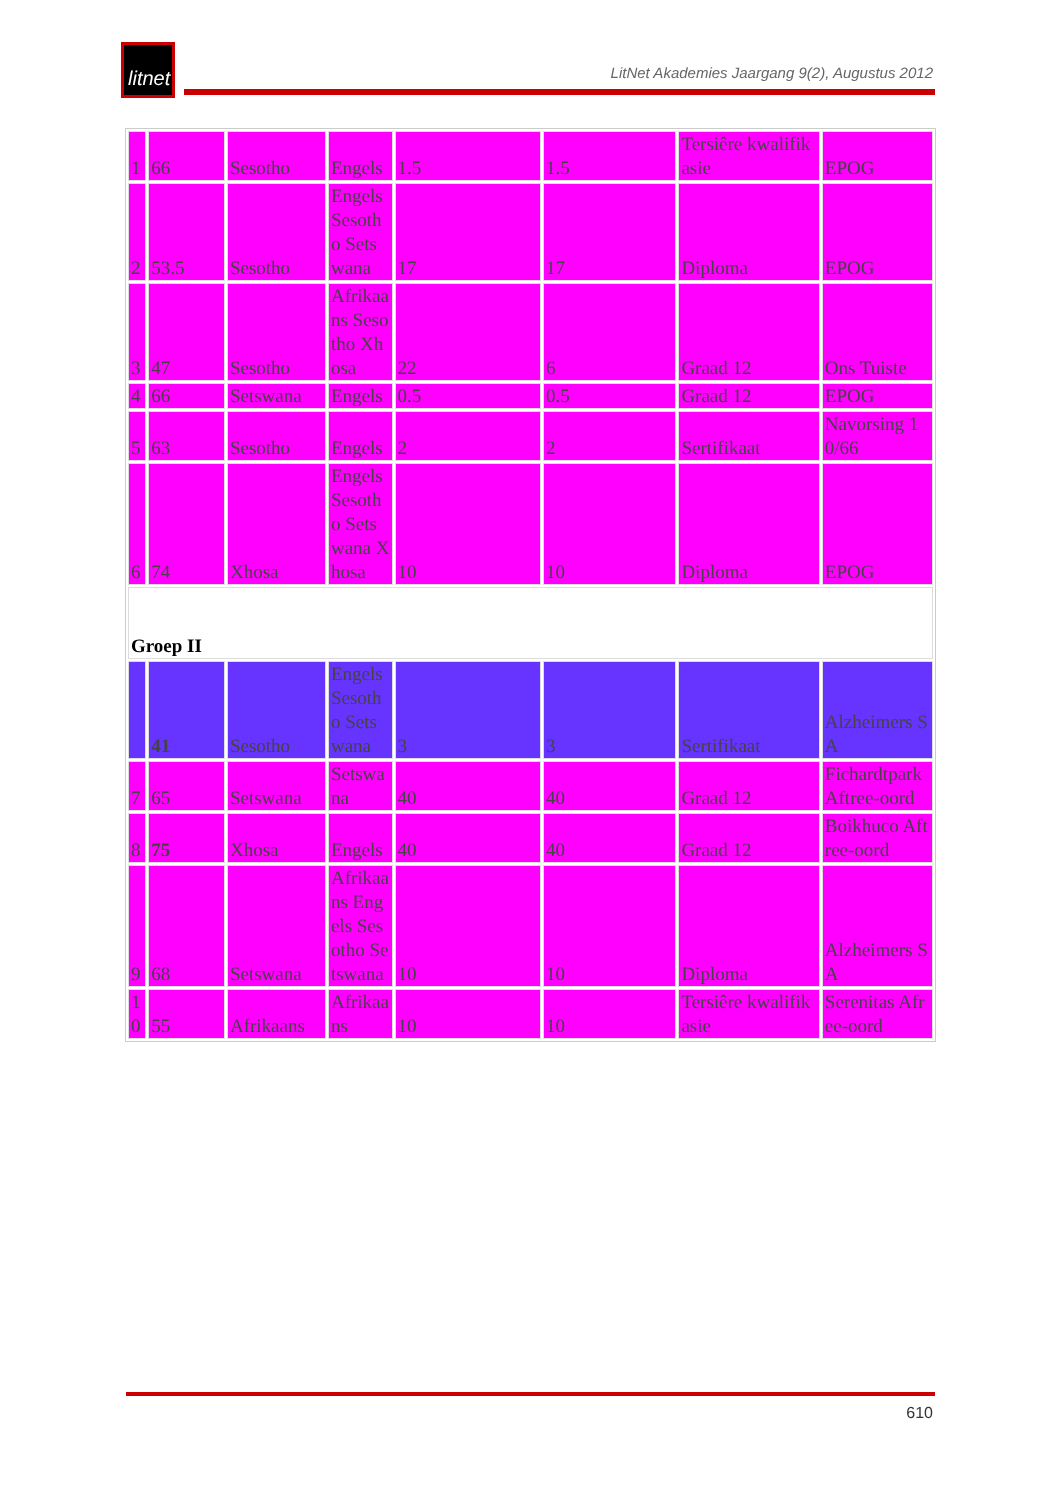litnet
LitNet Akademies Jaargang 9(2), Augustus 2012
| 1 | 66 | Sesotho | Engels | 1.5 | 1.5 | Tersiêre kwalifikasie | EPOG |
| 2 | 53.5 | Sesotho | Engels Sesotho Setswana | 17 | 17 | Diploma | EPOG |
| 3 | 47 | Sesotho | Afrikaans Sesotho Xhosa | 22 | 6 | Graad 12 | Ons Tuiste |
| 4 | 66 | Setswana | Engels | 0.5 | 0.5 | Graad 12 | EPOG |
| 5 | 63 | Sesotho | Engels | 2 | 2 | Sertifikaat | Navorsing 10/66 |
| 6 | 74 | Xhosa | Engels Sesotho Setswana Xhosa | 10 | 10 | Diploma | EPOG |
| Groep II | | | | | | | |
| | 41 | Sesotho | Engels Sesotho Setswana | 3 | 3 | Sertifikaat | Alzheimers SA |
| 7 | 65 | Setswana | Setswana | 40 | 40 | Graad 12 | Fichardtpark Aftree-oord |
| 8 | 75 | Xhosa | Engels | 40 | 40 | Graad 12 | Boikhuco Aftree-oord |
| 9 | 68 | Setswana | Afrikaans Engels Sesotho Setswana | 10 | 10 | Diploma | Alzheimers SA |
| 10 | 55 | Afrikaans | Afrikaans | 10 | 10 | Tersiêre kwalifikasie | Serenitas Afree-oord |
610